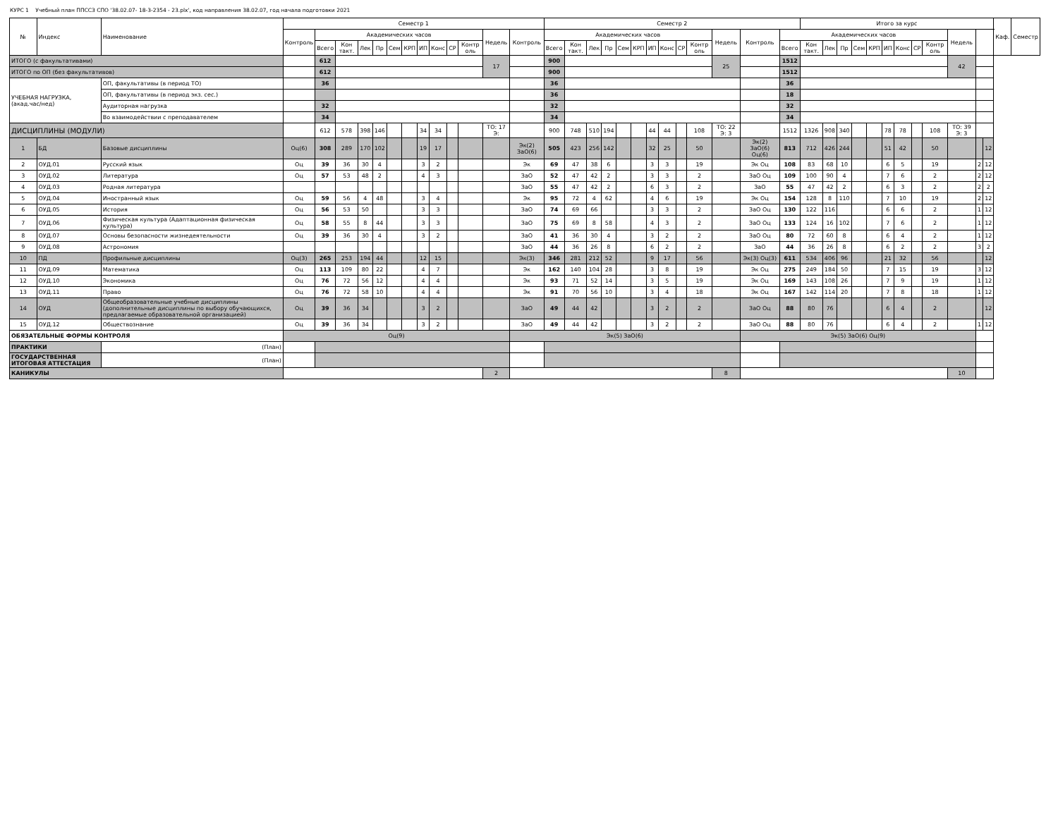КУРС 1 Учебный план ППССЗ СПО '38.02.07- 18-3-2354 - 23.plx', код направления 38.02.07, год начала подготовки 2021
| № | Индекс | Наименование | Семестр 1 | | | | | | | | | | | | | Семестр 2 | | | | | | | | | | | | | Итого за курс | | | | | | | | | | | | Каф. | Семестр |
| --- | --- | --- | --- | --- | --- | --- | --- | --- | --- | --- | --- | --- | --- | --- | --- | --- | --- | --- | --- | --- | --- | --- | --- | --- | --- | --- | --- | --- | --- | --- | --- | --- | --- | --- | --- | --- | --- | --- | --- | --- | --- | --- |
| | | | Контроль | Академических часов | | | | | | | | | | Недель | Контроль | Академических часов | | | | | | | | | | Недель | Контроль | Академических часов | | | | | | | | | | Недель | | | | |
| | | | | Всего | Кон такт. | Лек | Пр | Сем | КРП | ИП | Конс | СР | Контр оль | | | Всего | Кон такт. | Лек | Пр | Сем | КРП | ИП | Конс | СР | Контр оль | | | Всего | Кон такт. | Лек | Пр | Сем | КРП | ИП | Конс | СР | Контр оль | | | | | |
| ИТОГО (с факультативами) | | | | 612 | | | | | | | | | | 17 | | 900 | | | | | | | | | | 25 | | 1512 | | | | | | | | | | 42 | | | | |
| ИТОГО по ОП (без факультативов) | | | | 612 | | | | | | | | | | | | 900 | | | | | | | | | | | | 1512 | | | | | | | | | | | | | | |
| УЧЕБНАЯ НАГРУЗКА, (акад.час/нед) | | ОП, факультативы (в период ТО) | | 36 | | | | | | | | | | | | 36 | | | | | | | | | | | | 36 | | | | | | | | | | | | | | |
| | | ОП, факультативы (в период экз. сес.) | | | | | | | | | | | | | | 36 | | | | | | | | | | | | 18 | | | | | | | | | | | | | | |
| | | Аудиторная нагрузка | | 32 | | | | | | | | | | | | 32 | | | | | | | | | | | | 32 | | | | | | | | | | | | | | |
| | | Во взаимодействии с преподавателем | | 34 | | | | | | | | | | | | 34 | | | | | | | | | | | | 34 | | | | | | | | | | | | | | |
| ДИСЦИПЛИНЫ (МОДУЛИ) | | | | 612 | 578 | 398 | 146 | | | 34 | 34 | | | ТО: 17 Э: | | 900 | 748 | 510 | 194 | | | 44 | 44 | | 108 | ТО: 22 Э: 3 | | 1512 | 1326 | 908 | 340 | | | 78 | 78 | | 108 | ТО: 39 Э: 3 | | | | |
| 1 | БД | Базовые дисциплины | Оц(6) | 308 | 289 | 170 | 102 | | | 19 | 17 | | | | Эк(2) ЗаО(6) | 505 | 423 | 256 | 142 | | | 32 | 25 | | 50 | | Эк(2) ЗаО(6) Оц(6) | 813 | 712 | 426 | 244 | | | 51 | 42 | | 50 | | | 12 | | |
| 2 | ОУД.01 | Русский язык | Оц | 39 | 36 | 30 | 4 | | | 3 | 2 | | | | Эк | 69 | 47 | 38 | 6 | | | 3 | 3 | | 19 | | Эк Оц | 108 | 83 | 68 | 10 | | | 6 | 5 | | 19 | | 2 | 12 | | |
| 3 | ОУД.02 | Литература | Оц | 57 | 53 | 48 | 2 | | | 4 | 3 | | | | ЗаО | 52 | 47 | 42 | 2 | | | 3 | 3 | | 2 | | ЗаО Оц | 109 | 100 | 90 | 4 | | | 7 | 6 | | 2 | | 2 | 12 | | |
| 4 | ОУД.03 | Родная литература | | | | | | | | | | | | | ЗаО | 55 | 47 | 42 | 2 | | | 6 | 3 | | 2 | | ЗаО | 55 | 47 | 42 | 2 | | | 6 | 3 | | 2 | | 2 | 2 | | |
| 5 | ОУД.04 | Иностранный язык | Оц | 59 | 56 | 4 | 48 | | | 3 | 4 | | | | Эк | 95 | 72 | 4 | 62 | | | 4 | 6 | | 19 | | Эк Оц | 154 | 128 | 8 | 110 | | | 7 | 10 | | 19 | | 2 | 12 | | |
| 6 | ОУД.05 | История | Оц | 56 | 53 | 50 | | | | 3 | 3 | | | | ЗаО | 74 | 69 | 66 | | | | 3 | 3 | | 2 | | ЗаО Оц | 130 | 122 | 116 | | | | 6 | 6 | | 2 | | 1 | 12 | | |
| 7 | ОУД.06 | Физическая культура (Адаптационная физическая культура) | Оц | 58 | 55 | 8 | 44 | | | 3 | 3 | | | | ЗаО | 75 | 69 | 8 | 58 | | | 4 | 3 | | 2 | | ЗаО Оц | 133 | 124 | 16 | 102 | | | 7 | 6 | | 2 | | 1 | 12 | | |
| 8 | ОУД.07 | Основы безопасности жизнедеятельности | Оц | 39 | 36 | 30 | 4 | | | 3 | 2 | | | | ЗаО | 41 | 36 | 30 | 4 | | | 3 | 2 | | 2 | | ЗаО Оц | 80 | 72 | 60 | 8 | | | 6 | 4 | | 2 | | 1 | 12 | | |
| 9 | ОУД.08 | Астрономия | | | | | | | | | | | | | ЗаО | 44 | 36 | 26 | 8 | | | 6 | 2 | | 2 | | ЗаО | 44 | 36 | 26 | 8 | | | 6 | 2 | | 2 | | 3 | 2 | | |
| 10 | ПД | Профильные дисциплины | Оц(3) | 265 | 253 | 194 | 44 | | | 12 | 15 | | | | Эк(3) | 346 | 281 | 212 | 52 | | | 9 | 17 | | 56 | | Эк(3) Оц(3) | 611 | 534 | 406 | 96 | | | 21 | 32 | | 56 | | | 12 | | |
| 11 | ОУД.09 | Математика | Оц | 113 | 109 | 80 | 22 | | | 4 | 7 | | | | Эк | 162 | 140 | 104 | 28 | | | 3 | 8 | | 19 | | Эк Оц | 275 | 249 | 184 | 50 | | | 7 | 15 | | 19 | | 3 | 12 | | |
| 12 | ОУД.10 | Экономика | Оц | 76 | 72 | 56 | 12 | | | 4 | 4 | | | | Эк | 93 | 71 | 52 | 14 | | | 3 | 5 | | 19 | | Эк Оц | 169 | 143 | 108 | 26 | | | 7 | 9 | | 19 | | 1 | 12 | | |
| 13 | ОУД.11 | Право | Оц | 76 | 72 | 58 | 10 | | | 4 | 4 | | | | Эк | 91 | 70 | 56 | 10 | | | 3 | 4 | | 18 | | Эк Оц | 167 | 142 | 114 | 20 | | | 7 | 8 | | 18 | | 1 | 12 | | |
| 14 | ОУД | Общеобразовательные учебные дисциплины (дополнительные дисциплины по выбору обучающихся, предлагаемые образовательной организацией) | Оц | 39 | 36 | 34 | | | | 3 | 2 | | | | ЗаО | 49 | 44 | 42 | | | | 3 | 2 | | 2 | | ЗаО Оц | 88 | 80 | 76 | | | | 6 | 4 | | 2 | | | 12 | | |
| 15 | ОУД.12 | Обществознание | Оц | 39 | 36 | 34 | | | | 3 | 2 | | | | ЗаО | 49 | 44 | 42 | | | | 3 | 2 | | 2 | | ЗаО Оц | 88 | 80 | 76 | | | | 6 | 4 | | 2 | | 1 | 12 | | |
| ОБЯЗАТЕЛЬНЫЕ ФОРМЫ КОНТРОЛЯ | | | Оц(9) | | | | | | | | | | | | Эк(5) ЗаО(6) | | | | | | | | | | | | Эк(5) ЗаО(6) Оц(9) | | | | | | | | | | | | | | | |
| ПРАКТИКИ | | (План) | | | | | | | | | | | | | | | | | | | | | | | | | | | | | | | | | | | | | | | | |
| ГОСУДАРСТВЕННАЯ ИТОГОВАЯ АТТЕСТАЦИЯ | | (План) | | | | | | | | | | | | | | | | | | | | | | | | | | | | | | | | | | | | | | | | |
| КАНИКУЛЫ | | | | | | | | | | | | | | 2 | | | | | | | | | | | | 8 | | | | | | | | | | | | 10 | | | | |